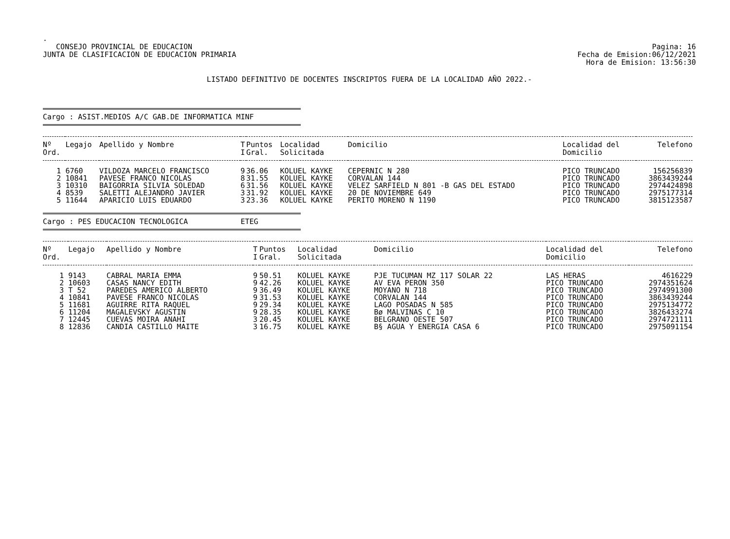.
CONSEJO PROVINCIAL DE EDUCACION
JUNTA DE CLASIFICACION DE EDUCACION PRIMARIA
Pagina: 16
Fecha de Emision:06/12/2021
Hora de Emision: 13:56:30
LISTADO DEFINITIVO DE DOCENTES INSCRIPTOS FUERA DE LA LOCALIDAD AÑO 2022.-
Cargo : ASIST.MEDIOS A/C GAB.DE INFORMATICA MINF
| Nº Ord. | Legajo | Apellido y Nombre | T I | Puntos Gral. | Localidad Solicitada | Domicilio | Localidad del Domicilio | Telefono |
| --- | --- | --- | --- | --- | --- | --- | --- | --- |
| 1 | 6760 | VILDOZA MARCELO FRANCISCO | 9 | 36.06 | KOLUEL KAYKE | CEPERNIC N 280 | PICO TRUNCADO | 156256839 |
| 2 | 10841 | PAVESE FRANCO NICOLAS | 8 | 31.55 | KOLUEL KAYKE | CORVALAN 144 | PICO TRUNCADO | 3863439244 |
| 3 | 10310 | BAIGORRIA SILVIA SOLEDAD | 6 | 31.56 | KOLUEL KAYKE | VELEZ SARFIELD N 801 -B GAS DEL ESTADO | PICO TRUNCADO | 2974424898 |
| 4 | 8539 | SALETTI ALEJANDRO JAVIER | 3 | 31.92 | KOLUEL KAYKE | 20 DE NOVIEMBRE 649 | PICO TRUNCADO | 2975177314 |
| 5 | 11644 | APARICIO LUIS EDUARDO | 3 | 23.36 | KOLUEL KAYKE | PERITO MORENO N 1190 | PICO TRUNCADO | 3815123587 |
Cargo : PES EDUCACION TECNOLOGICA ETEG
| Nº Ord. | Legajo | Apellido y Nombre | T I | Puntos Gral. | Localidad Solicitada | Domicilio | Localidad del Domicilio | Telefono |
| --- | --- | --- | --- | --- | --- | --- | --- | --- |
| 1 | 9143 | CABRAL MARIA EMMA | 9 | 50.51 | KOLUEL KAYKE | PJE TUCUMAN MZ 117 SOLAR 22 | LAS HERAS | 4616229 |
| 2 | 10603 | CASAS NANCY EDITH | 9 | 42.26 | KOLUEL KAYKE | AV EVA PERON 350 | PICO TRUNCADO | 2974351624 |
| 3 | T 52 | PAREDES AMERICO ALBERTO | 9 | 36.49 | KOLUEL KAYKE | MOYANO N 718 | PICO TRUNCADO | 2974991300 |
| 4 | 10841 | PAVESE FRANCO NICOLAS | 9 | 31.53 | KOLUEL KAYKE | CORVALAN 144 | PICO TRUNCADO | 3863439244 |
| 5 | 11681 | AGUIRRE RITA RAQUEL | 9 | 29.34 | KOLUEL KAYKE | LAGO POSADAS N 585 | PICO TRUNCADO | 2975134772 |
| 6 | 11204 | MAGALEVSKY AGUSTIN | 9 | 28.35 | KOLUEL KAYKE | Bø MALVINAS C 10 | PICO TRUNCADO | 3826433274 |
| 7 | 12445 | CUEVAS MOIRA ANAHI | 3 | 20.45 | KOLUEL KAYKE | BELGRANO OESTE 507 | PICO TRUNCADO | 2974721111 |
| 8 | 12836 | CANDIA CASTILLO MAITE | 3 | 16.75 | KOLUEL KAYKE | B§ AGUA Y ENERGIA CASA 6 | PICO TRUNCADO | 2975091154 |